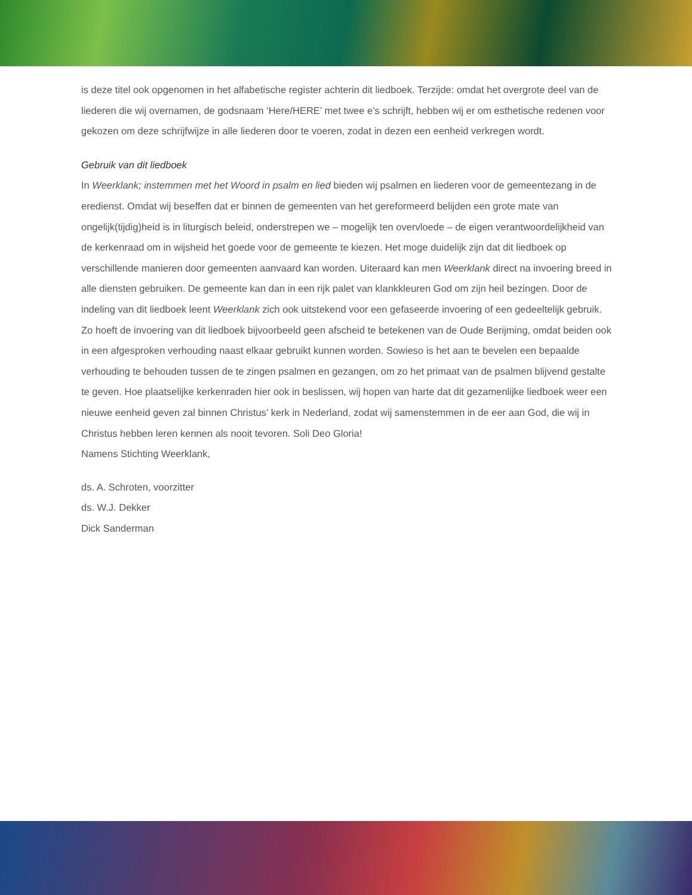is deze titel ook opgenomen in het alfabetische register achterin dit liedboek. Terzijde: omdat het overgrote deel van de liederen die wij overnamen, de godsnaam ‘Here/HERE’ met twee e’s schrijft, hebben wij er om esthetische redenen voor gekozen om deze schrijfwijze in alle liederen door te voeren, zodat in dezen een eenheid verkregen wordt.
Gebruik van dit liedboek
In Weerklank; instemmen met het Woord in psalm en lied bieden wij psalmen en liederen voor de gemeentezang in de eredienst. Omdat wij beseffen dat er binnen de gemeenten van het gereformeerd belijden een grote mate van ongelijk(tijdig)heid is in liturgisch beleid, onderstrepen we – mogelijk ten overvloede – de eigen verantwoordelijkheid van de kerkenraad om in wijsheid het goede voor de gemeente te kiezen. Het moge duidelijk zijn dat dit liedboek op verschillende manieren door gemeenten aanvaard kan worden. Uiteraard kan men Weerklank direct na invoering breed in alle diensten gebruiken. De gemeente kan dan in een rijk palet van klankkleuren God om zijn heil bezingen. Door de indeling van dit liedboek leent Weerklank zich ook uitstekend voor een gefaseerde invoering of een gedeeltelijk gebruik. Zo hoeft de invoering van dit liedboek bijvoorbeeld geen afscheid te betekenen van de Oude Berijming, omdat beiden ook in een afgesproken verhouding naast elkaar gebruikt kunnen worden. Sowieso is het aan te bevelen een bepaalde verhouding te behouden tussen de te zingen psalmen en gezangen, om zo het primaat van de psalmen blijvend gestalte te geven. Hoe plaatselijke kerkenraden hier ook in beslissen, wij hopen van harte dat dit gezamenlijke liedboek weer een nieuwe eenheid geven zal binnen Christus’ kerk in Nederland, zodat wij samenstemmen in de eer aan God, die wij in Christus hebben leren kennen als nooit tevoren. Soli Deo Gloria!
Namens Stichting Weerklank,
ds. A. Schroten, voorzitter
ds. W.J. Dekker
Dick Sanderman